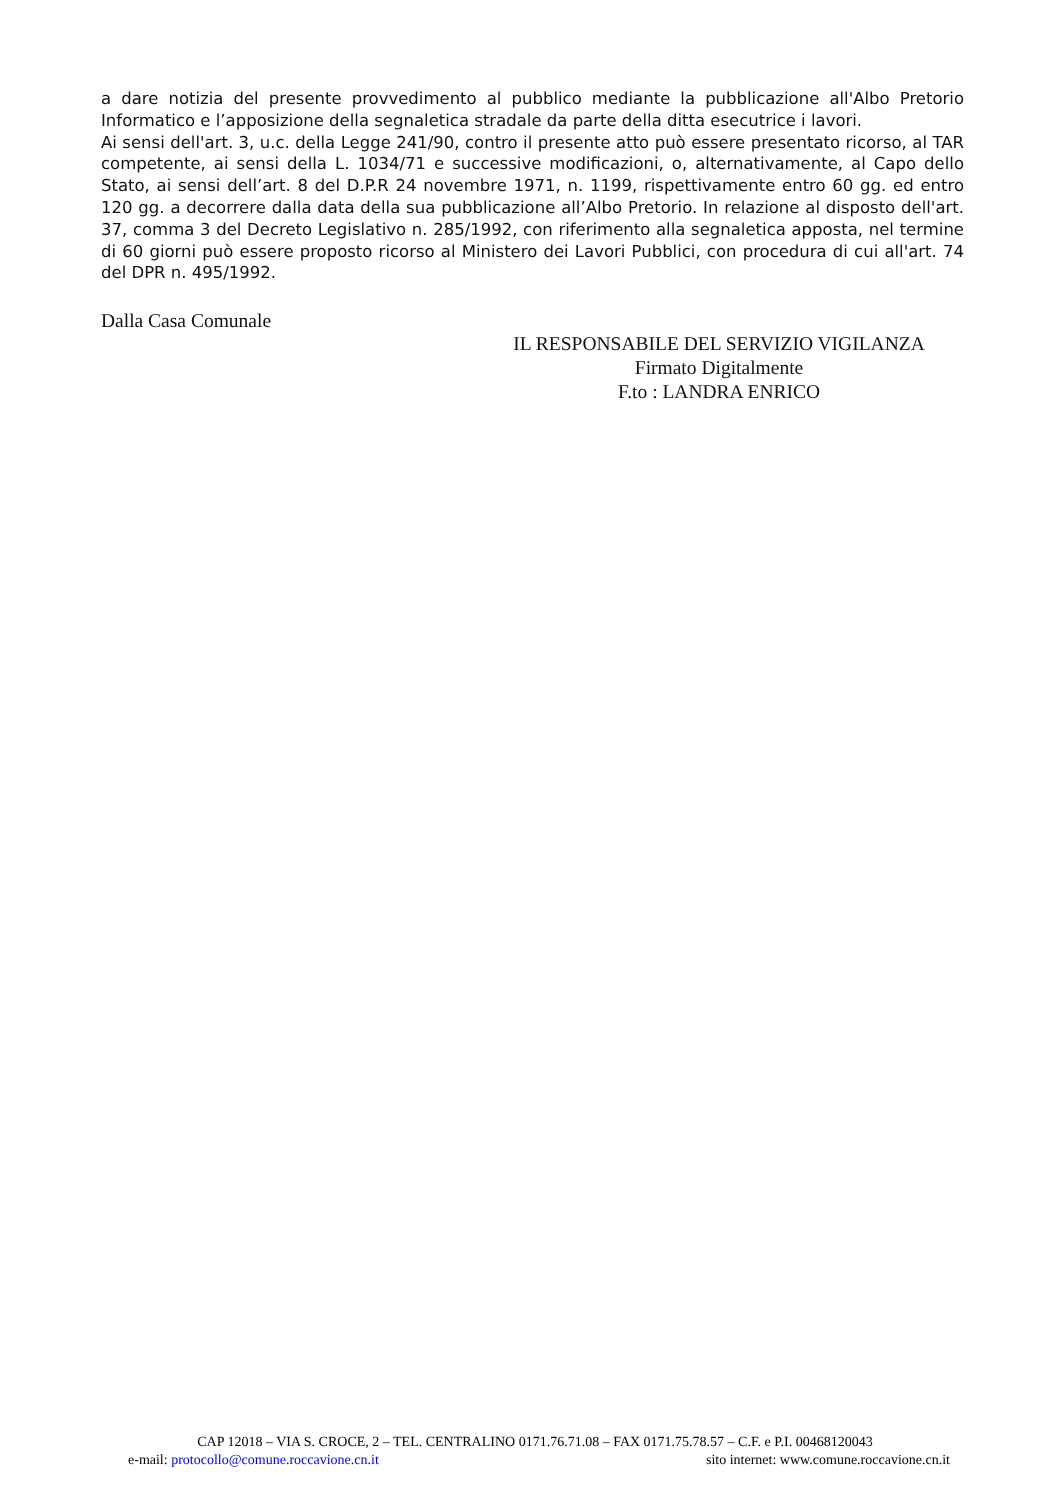a dare notizia del presente provvedimento al pubblico mediante la pubblicazione all'Albo Pretorio Informatico e l’apposizione della segnaletica stradale da parte della ditta esecutrice i lavori.
Ai sensi dell'art. 3, u.c. della Legge 241/90, contro il presente atto può essere presentato ricorso, al TAR competente, ai sensi della L. 1034/71 e successive modificazioni, o, alternativamente, al Capo dello Stato, ai sensi dell’art. 8 del D.P.R 24 novembre 1971, n. 1199, rispettivamente entro 60 gg. ed entro 120 gg. a decorrere dalla data della sua pubblicazione all’Albo Pretorio. In relazione al disposto dell'art. 37, comma 3 del Decreto Legislativo n. 285/1992, con riferimento alla segnaletica apposta, nel termine di 60 giorni può essere proposto ricorso al Ministero dei Lavori Pubblici, con procedura di cui all'art. 74 del DPR n. 495/1992.
Dalla Casa Comunale
IL RESPONSABILE DEL SERVIZIO VIGILANZA
Firmato Digitalmente
F.to : LANDRA ENRICO
CAP 12018 – VIA S. CROCE, 2 – TEL. CENTRALINO 0171.76.71.08 – FAX 0171.75.78.57 – C.F. e P.I. 00468120043
e-mail: protocollo@comune.roccavione.cn.it sito internet: www.comune.roccavione.cn.it